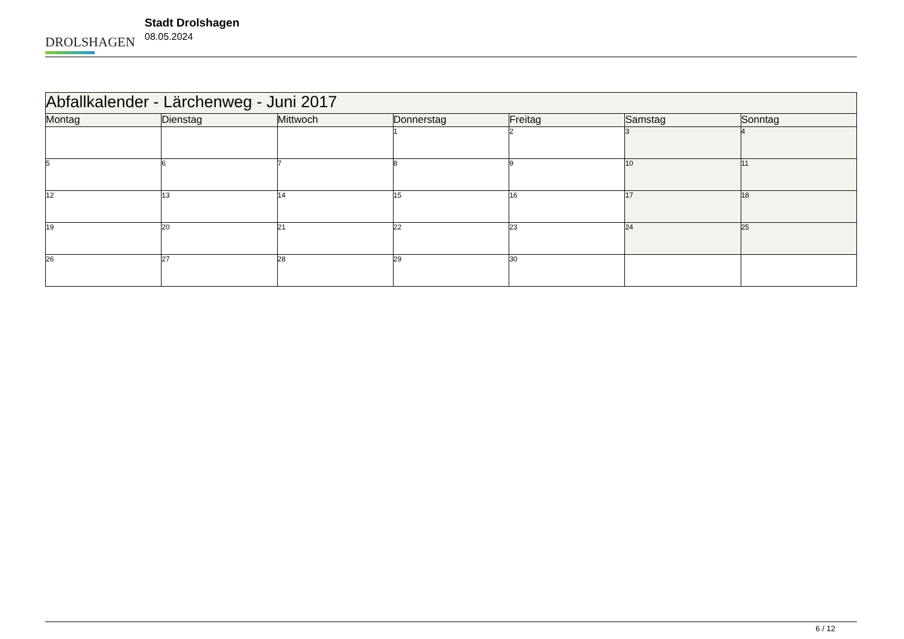DROLSHAGEN
Stadt Drolshagen
08.05.2024
| Abfallkalender - Lärchenweg - Juni 2017 | | | | | | |
| --- | --- | --- | --- | --- | --- | --- |
| Montag | Dienstag | Mittwoch | Donnerstag | Freitag | Samstag | Sonntag |
| | | | 1 | 2 | 3 | 4 |
| 5 | 6 | 7 | 8 | 9 | 10 | 11 |
| 12 | 13 | 14 | 15 | 16 | 17 | 18 |
| 19 | 20 | 21 | 22 | 23 | 24 | 25 |
| 26 | 27 | 28 | 29 | 30 | | |
6 / 12